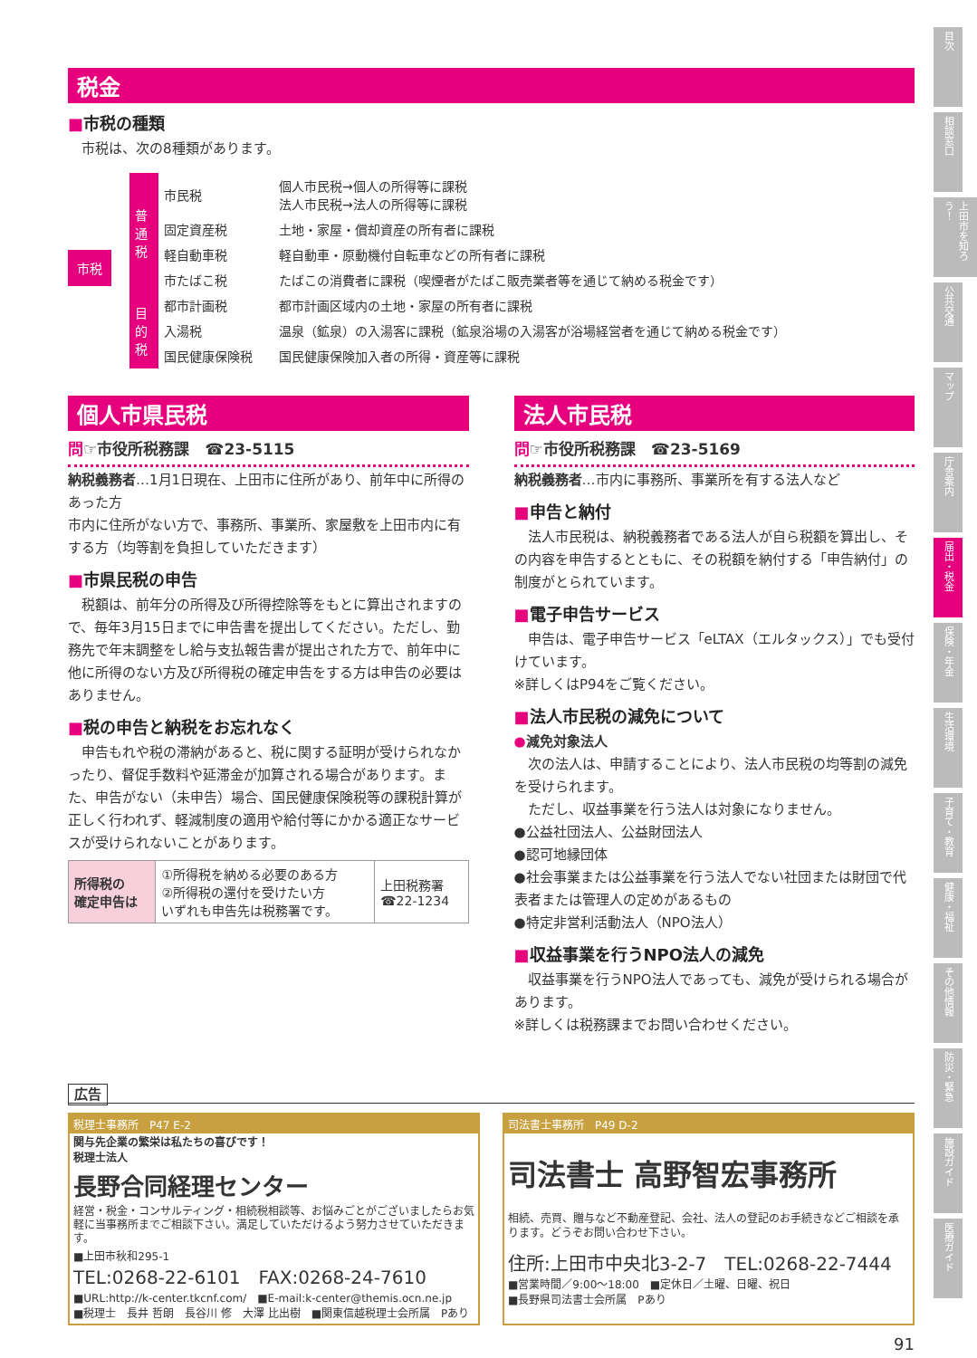税金
■市税の種類
　市税は、次の8種類があります。
市税
| 普通税 | 市民税 | 個人市民税→個人の所得等に課税 法人市民税→法人の所得等に課税 |
| | 固定資産税 | 土地・家屋・償却資産の所有者に課税 |
| | 軽自動車税 | 軽自動車・原動機付自転車などの所有者に課税 |
| | 市たばこ税 | たばこの消費者に課税（喫煙者がたばこ販売業者等を通じて納める税金です） |
| 目的税 | 都市計画税 | 都市計画区域内の土地・家屋の所有者に課税 |
| | 入湯税 | 温泉（鉱泉）の入湯客に課税（鉱泉浴場の入湯客が浴場経営者を通じて納める税金です） |
| | 国民健康保険税 | 国民健康保険加入者の所得・資産等に課税 |
個人市県民税
問☞市役所税務課　☎23-5115
納税義務者…1月1日現在、上田市に住所があり、前年中に所得のあった方
市内に住所がない方で、事務所、事業所、家屋敷を上田市内に有する方（均等割を負担していただきます）
■市県民税の申告
　税額は、前年分の所得及び所得控除等をもとに算出されますので、毎年3月15日までに申告書を提出してください。ただし、勤務先で年末調整をし給与支払報告書が提出された方で、前年中に他に所得のない方及び所得税の確定申告をする方は申告の必要はありません。
■税の申告と納税をお忘れなく
　申告もれや税の滞納があると、税に関する証明が受けられなかったり、督促手数料や延滞金が加算される場合があります。また、申告がない（未申告）場合、国民健康保険税等の課税計算が正しく行われず、軽減制度の適用や給付等にかかる適正なサービスが受けられないことがあります。
| 所得税の 確定申告は | ①所得税を納める必要のある方 ②所得税の還付を受けたい方 いずれも申告先は税務署です。 | 上田税務署 ☎22-1234 |
法人市民税
問☞市役所税務課　☎23-5169
納税義務者…市内に事務所、事業所を有する法人など
■申告と納付
　法人市民税は、納税義務者である法人が自ら税額を算出し、その内容を申告するとともに、その税額を納付する「申告納付」の制度がとられています。
■電子申告サービス
　申告は、電子申告サービス「eLTAX（エルタックス）」でも受付けています。
※詳しくはP94をご覧ください。
■法人市民税の減免について
●減免対象法人
　次の法人は、申請することにより、法人市民税の均等割の減免を受けられます。
　ただし、収益事業を行う法人は対象になりません。
●公益社団法人、公益財団法人
●認可地縁団体
●社会事業または公益事業を行う法人でない社団または財団で代表者または管理人の定めがあるもの
●特定非営利活動法人（NPO法人）
■収益事業を行うNPO法人の減免
　収益事業を行うNPO法人であっても、減免が受けられる場合があります。
※詳しくは税務課までお問い合わせください。
広告
税理士事務所　P47 E-2
関与先企業の繁栄は私たちの喜びです！
税理士法人
長野合同経理センター
経営・税金・コンサルティング・相続税相談等、お悩みごとがございましたらお気軽に当事務所までご相談下さい。満足していただけるよう努力させていただきます。
■上田市秋和295-1
TEL:0268-22-6101　FAX:0268-24-7610
■URL:http://k-center.tkcnf.com/　■E-mail:k-center@themis.ocn.ne.jp
■税理士　長井 哲朗　長谷川 修　大澤 比出樹　■関東信越税理士会所属　Pあり
司法書士事務所　P49 D-2
司法書士 高野智宏事務所
相続、売買、贈与など不動産登記、会社、法人の登記のお手続きなどご相談を承ります。どうぞお問い合わせ下さい。
住所:上田市中央北3-2-7　TEL:0268-22-7444
■営業時間／9:00～18:00　■定休日／土曜、日曜、祝日
■長野県司法書士会所属　Pあり
91
目次
相談窓口
上田市を知ろう！
公共交通
マップ
庁舎案内
届出・税金
保険・年金
生活環境
子育て・教育
健康・福祉
その他情報
防災・緊急
施設ガイド
医療ガイド